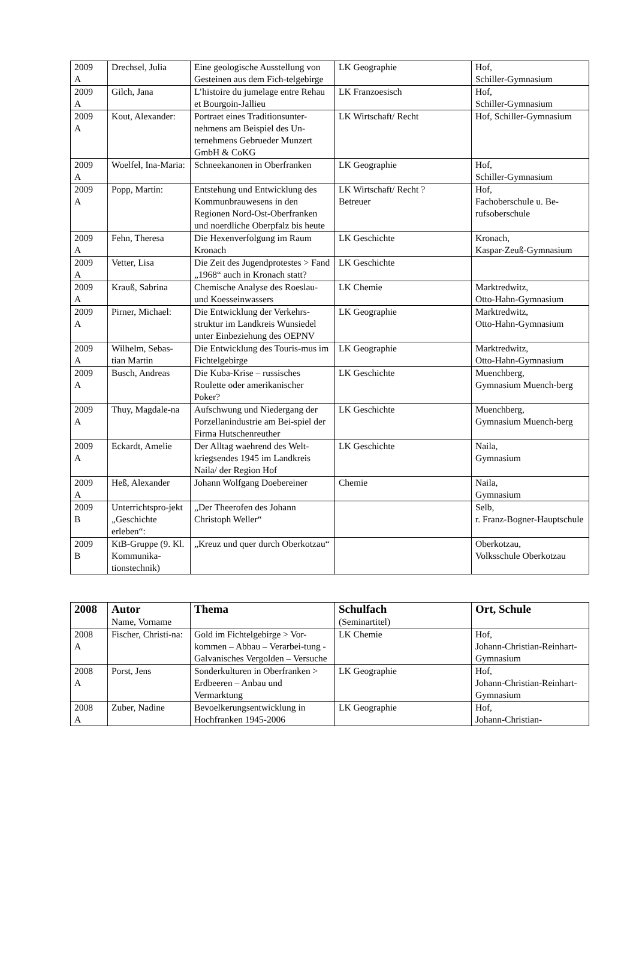| 2009 A | Drechsel, Julia | Eine geologische Ausstellung von Gesteinen aus dem Fich-telgebirge | LK Geographie | Hof, Schiller-Gymnasium |
| 2009 A | Gilch, Jana | L’histoire du jumelage entre Rehau et Bourgoin-Jallieu | LK Franzoesisch | Hof, Schiller-Gymnasium |
| 2009 A | Kout, Alexander: | Portraet eines Traditionsunter-nehmens am Beispiel des Un-ternehmens Gebrueder Munzert GmbH & CoKG | LK Wirtschaft/ Recht | Hof, Schiller-Gymnasium |
| 2009 A | Woelfel, Ina-Maria: | Schneekanonen in Oberfranken | LK Geographie | Hof, Schiller-Gymnasium |
| 2009 A | Popp, Martin: | Entstehung und Entwicklung des Kommunbrauwesens in den Regionen Nord-Ost-Oberfranken und noerdliche Oberpfalz bis heute | LK Wirtschaft/ Recht ? Betreuer | Hof, Fachoberschule u. Be-rufsoberschule |
| 2009 A | Fehn, Theresa | Die Hexenverfolgung im Raum Kronach | LK Geschichte | Kronach, Kaspar-Zeuß-Gymnasium |
| 2009 A | Vetter, Lisa | Die Zeit des Jugendprotestes > Fand „1968“ auch in Kronach statt? | LK Geschichte | |
| 2009 A | Krauß, Sabrina | Chemische Analyse des Roeslau- und Koesseinwassers | LK Chemie | Marktredwitz, Otto-Hahn-Gymnasium |
| 2009 A | Pirner, Michael: | Die Entwicklung der Verkehrs-struktur im Landkreis Wunsiedel unter Einbeziehung des OEPNV | LK Geographie | Marktredwitz, Otto-Hahn-Gymnasium |
| 2009 A | Wilhelm, Sebas-tian Martin | Die Entwicklung des Touris-mus im Fichtelgebirge | LK Geographie | Marktredwitz, Otto-Hahn-Gymnasium |
| 2009 A | Busch, Andreas | Die Kuba-Krise – russisches Roulette oder amerikanischer Poker? | LK Geschichte | Muenchberg, Gymnasium Muench-berg |
| 2009 A | Thuy, Magdale-na | Aufschwung und Niedergang der Porzellanindustrie am Bei-spiel der Firma Hutschenreuther | LK Geschichte | Muenchberg, Gymnasium Muench-berg |
| 2009 A | Eckardt, Amelie | Der Alltag waehrend des Welt-kriegsendes 1945 im Landkreis Naila/ der Region Hof | LK Geschichte | Naila, Gymnasium |
| 2009 A | Heß, Alexander | Johann Wolfgang Doebereiner | Chemie | Naila, Gymnasium |
| 2009 B | Unterrichtspro-jekt „Geschichte erleben“: | „Der Theerofen des Johann Christoph Weller“ | | Selb, r. Franz-Bogner-Hauptschule |
| 2009 B | KtB-Gruppe (9. Kl. Kommunika-tionstechnik) | „Kreuz und quer durch Oberkotzau“ | | Oberkotzau, Volksschule Oberkotzau |
| 2008 | Autor Name, Vorname | Thema | Schulfach (Seminartitel) | Ort, Schule |
| --- | --- | --- | --- | --- |
| 2008 A | Fischer, Christi-na: | Gold im Fichtelgebirge > Vor-kommen – Abbau – Verarbei-tung - Galvanisches Vergolden – Versuche | LK Chemie | Hof, Johann-Christian-Reinhart-Gymnasium |
| 2008 A | Porst, Jens | Sonderkulturen in Oberfranken > Erdbeeren – Anbau und Vermarktung | LK Geographie | Hof, Johann-Christian-Reinhart-Gymnasium |
| 2008 A | Zuber, Nadine | Bevoelkerungsentwicklung in Hochfranken 1945-2006 | LK Geographie | Hof, Johann-Christian- |